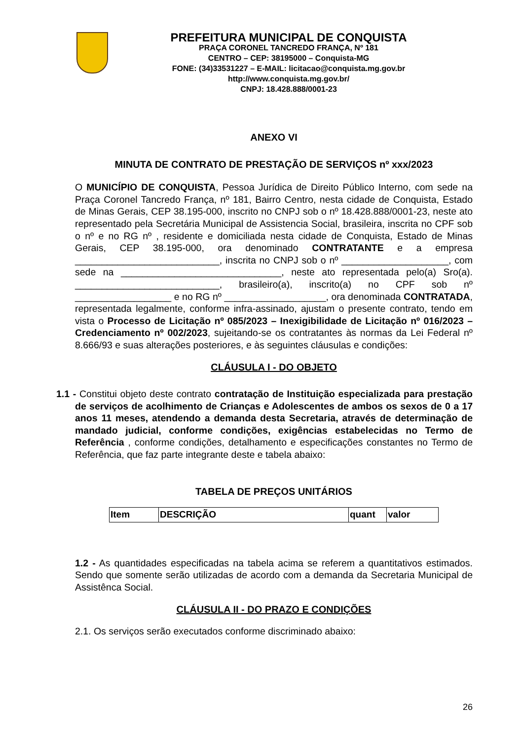PREFEITURA MUNICIPAL DE CONQUISTA
PRAÇA CORONEL TANCREDO FRANÇA, Nº 181
CENTRO – CEP: 38195000 – Conquista-MG
FONE: (34)33531227 – E-MAIL: licitacao@conquista.mg.gov.br
http://www.conquista.mg.gov.br/
CNPJ: 18.428.888/0001-23
ANEXO VI
MINUTA DE CONTRATO DE PRESTAÇÃO DE SERVIÇOS nº xxx/2023
O MUNICÍPIO DE CONQUISTA, Pessoa Jurídica de Direito Público Interno, com sede na Praça Coronel Tancredo França, nº 181, Bairro Centro, nesta cidade de Conquista, Estado de Minas Gerais, CEP 38.195-000, inscrito no CNPJ sob o nº 18.428.888/0001-23, neste ato representado pela Secretária Municipal de Assistencia Social, brasileira, inscrita no CPF sob o nº e no RG nº , residente e domiciliada nesta cidade de Conquista, Estado de Minas Gerais, CEP 38.195-000, ora denominado CONTRATANTE e a empresa ___________________________, inscrita no CNPJ sob o nº ____________________, com sede na ______________________________, neste ato representada pelo(a) Sro(a). ___________________________, brasileiro(a), inscrito(a) no CPF sob nº __________________ e no RG nº ___________________, ora denominada CONTRATADA, representada legalmente, conforme infra-assinado, ajustam o presente contrato, tendo em vista o Processo de Licitação nº 085/2023 – Inexigibilidade de Licitação nº 016/2023 – Credenciamento nº 002/2023, sujeitando-se os contratantes às normas da Lei Federal nº 8.666/93 e suas alterações posteriores, e às seguintes cláusulas e condições:
CLÁUSULA I - DO OBJETO
1.1 - Constitui objeto deste contrato contratação de Instituição especializada para prestação de serviços de acolhimento de Crianças e Adolescentes de ambos os sexos de 0 a 17 anos 11 meses, atendendo a demanda desta Secretaria, através de determinação de mandado judicial, conforme condições, exigências estabelecidas no Termo de Referência , conforme condições, detalhamento e especificações constantes no Termo de Referência, que faz parte integrante deste e tabela abaixo:
TABELA DE PREÇOS UNITÁRIOS
| Item | DESCRIÇÃO | quant | valor |
| --- | --- | --- | --- |
1.2 - As quantidades especificadas na tabela acima se referem a quantitativos estimados. Sendo que somente serão utilizadas de acordo com a demanda da Secretaria Municipal de Assistênca Social.
CLÁUSULA II - DO PRAZO E CONDIÇÕES
2.1. Os serviços serão executados conforme discriminado abaixo:
26